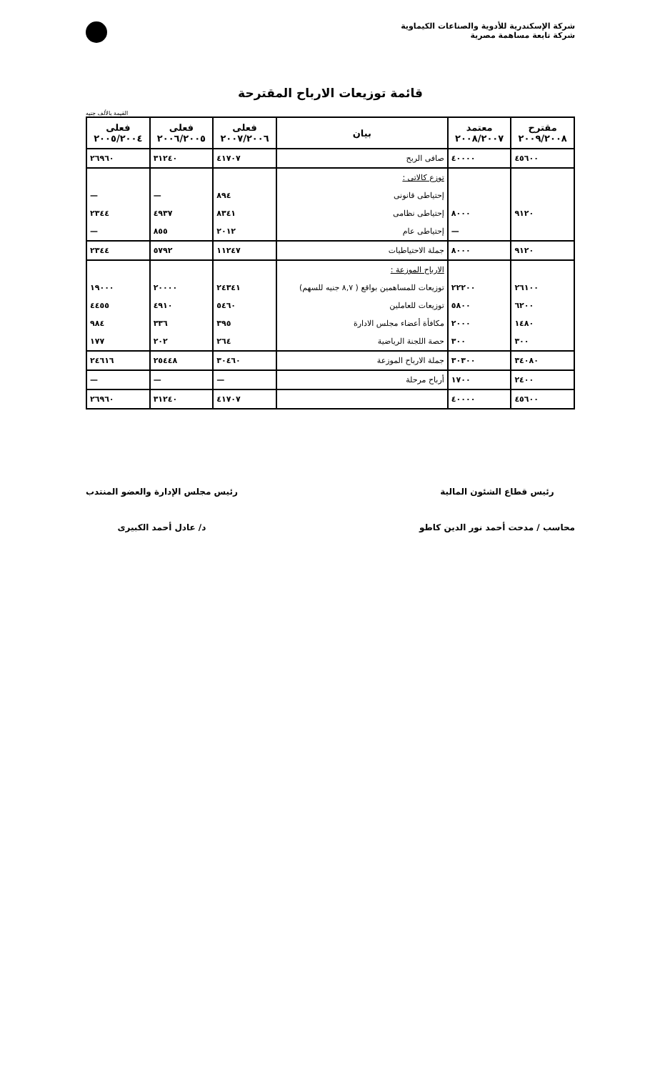شركة الإسكندرية للأدوية والصناعات الكيماوية
شركة تابعة مساهمة مصرية
قائمة توزيعات الارباح المقترحة
القيمة بالألف جنيه
| مقترح ٢٠٠٩/٢٠٠٨ | معتمد ٢٠٠٨/٢٠٠٧ | بيان | فعلى ٢٠٠٧/٢٠٠٦ | فعلى ٢٠٠٦/٢٠٠٥ | فعلى ٢٠٠٥/٢٠٠٤ |
| --- | --- | --- | --- | --- | --- |
| ٤٥٦٠٠ | ٤٠٠٠٠ | صافى الربح | ٤١٧٠٧ | ٣١٢٤٠ | ٢٦٩٦٠ |
| | | توزع كالاتى : | | | |
| | | إحتياطى قانونى | ٨٩٤ | — | — |
| ٩١٢٠ | ٨٠٠٠ | إحتياطى نظامى | ٨٣٤١ | ٤٩٣٧ | ٢٣٤٤ |
| | — | إحتياطى عام | ٢٠١٢ | ٨٥٥ | — |
| ٩١٢٠ | ٨٠٠٠ | جملة الاحتياطيات | ١١٢٤٧ | ٥٧٩٢ | ٢٣٤٤ |
| | | الارباح الموزعة : | | | |
| ٢٦١٠٠ | ٢٢٢٠٠ | توزيعات للمساهمين بواقع ( ٨,٧ جنيه للسهم) | ٢٤٣٤١ | ٢٠٠٠٠ | ١٩٠٠٠ |
| ٦٢٠٠ | ٥٨٠٠ | توزيعات للعاملين | ٥٤٦٠ | ٤٩١٠ | ٤٤٥٥ |
| ١٤٨٠ | ٢٠٠٠ | مكافأة أعضاء مجلس الادارة | ٣٩٥ | ٣٣٦ | ٩٨٤ |
| ٣٠٠ | ٣٠٠ | حصة اللجنة الرياضية | ٢٦٤ | ٢٠٢ | ١٧٧ |
| ٣٤٠٨٠ | ٣٠٣٠٠ | جملة الارباح الموزعة | ٣٠٤٦٠ | ٢٥٤٤٨ | ٢٤٦١٦ |
| ٢٤٠٠ | ١٧٠٠ | أرباح مرحلة | — | — | — |
| ٤٥٦٠٠ | ٤٠٠٠٠ | | ٤١٧٠٧ | ٣١٢٤٠ | ٢٦٩٦٠ |
رئيس قطاع الشئون المالية
محاسب / مدحت أحمد نور الدين كاطو
رئيس مجلس الإدارة والعضو المنتدب
د/ عادل أحمد الكبيرى